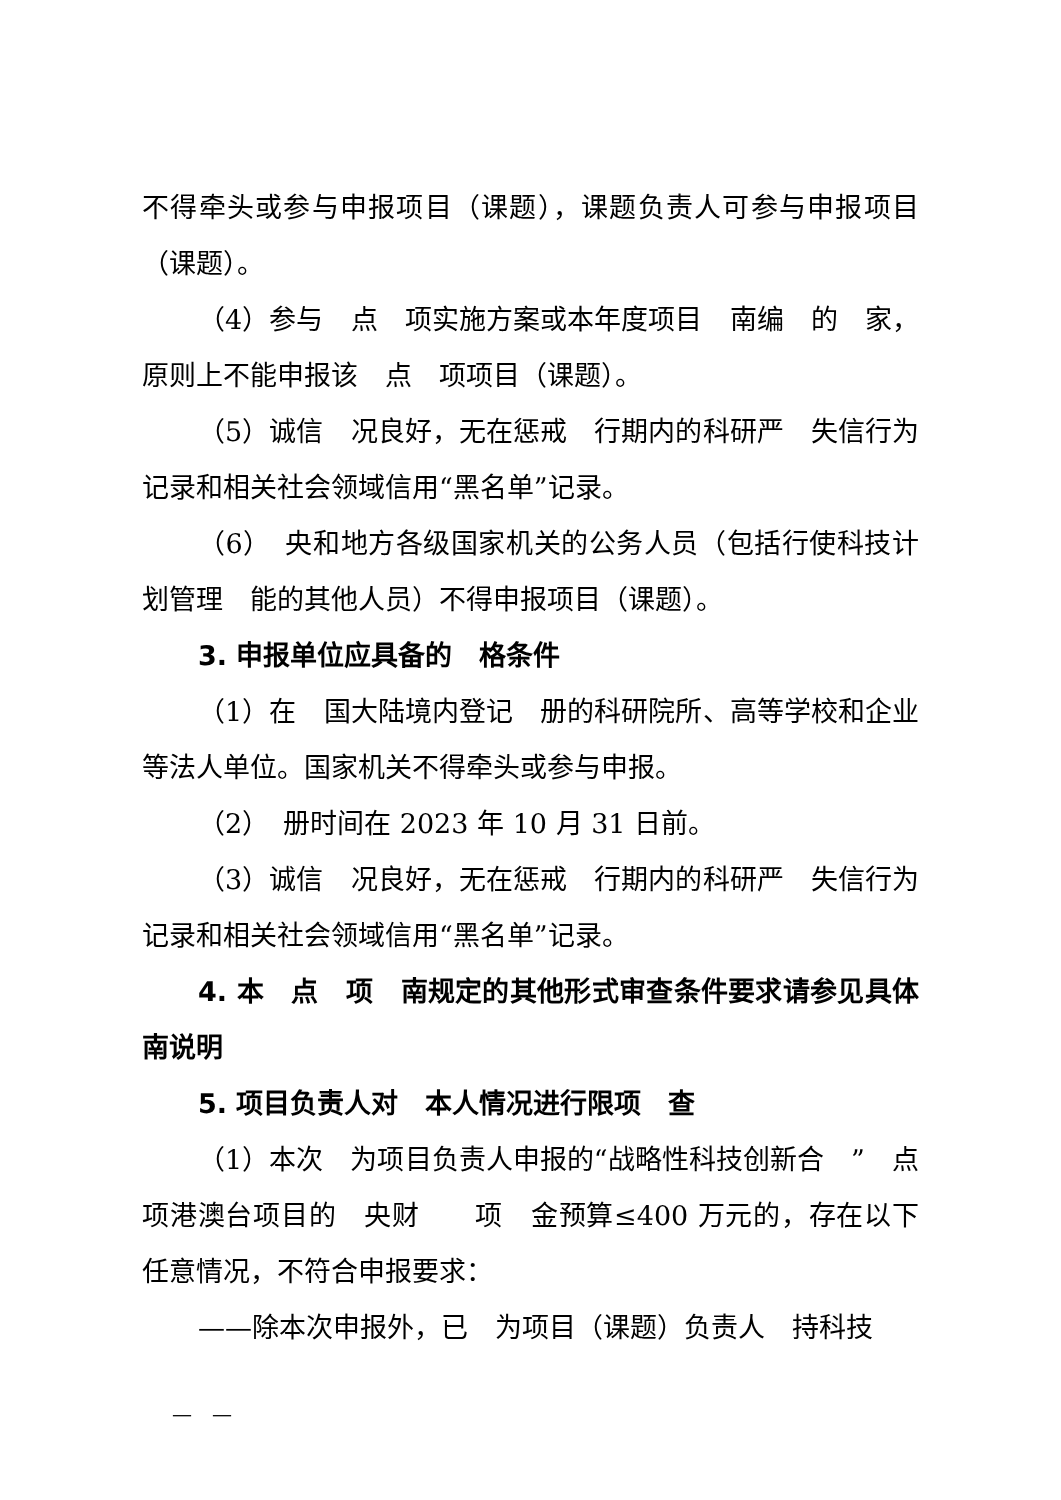不得牵头或参与申报项目（课题），课题负责人可参与申报项目（课题）。
（4）参与　点　项实施方案或本年度项目　南编　的　家，原则上不能申报该　点　项项目（课题）。
（5）诚信　况良好，无在惩戒　行期内的科研严　失信行为记录和相关社会领域信用“黑名单”记录。
（6）　央和地方各级国家机关的公务人员（包括行使科技计划管理　能的其他人员）不得申报项目（课题）。
3. 申报单位应具备的　格条件
（1）在　国大陆境内登记　册的科研院所、高等学校和企业等法人单位。国家机关不得牵头或参与申报。
（2）　册时间在 2023 年 10 月 31 日前。
（3）诚信　况良好，无在惩戒　行期内的科研严　失信行为记录和相关社会领域信用“黑名单”记录。
4. 本　点　项　南规定的其他形式审查条件要求请参见具体　南说明
5. 项目负责人对　本人情况进行限项　查
（1）本次　为项目负责人申报的“战略性科技创新合　”　点　项港澳台项目的　央财　　项　金预算≤400 万元的，存在以下任意情况，不符合申报要求：
——除本次申报外，已　为项目（课题）负责人　持科技
—　—